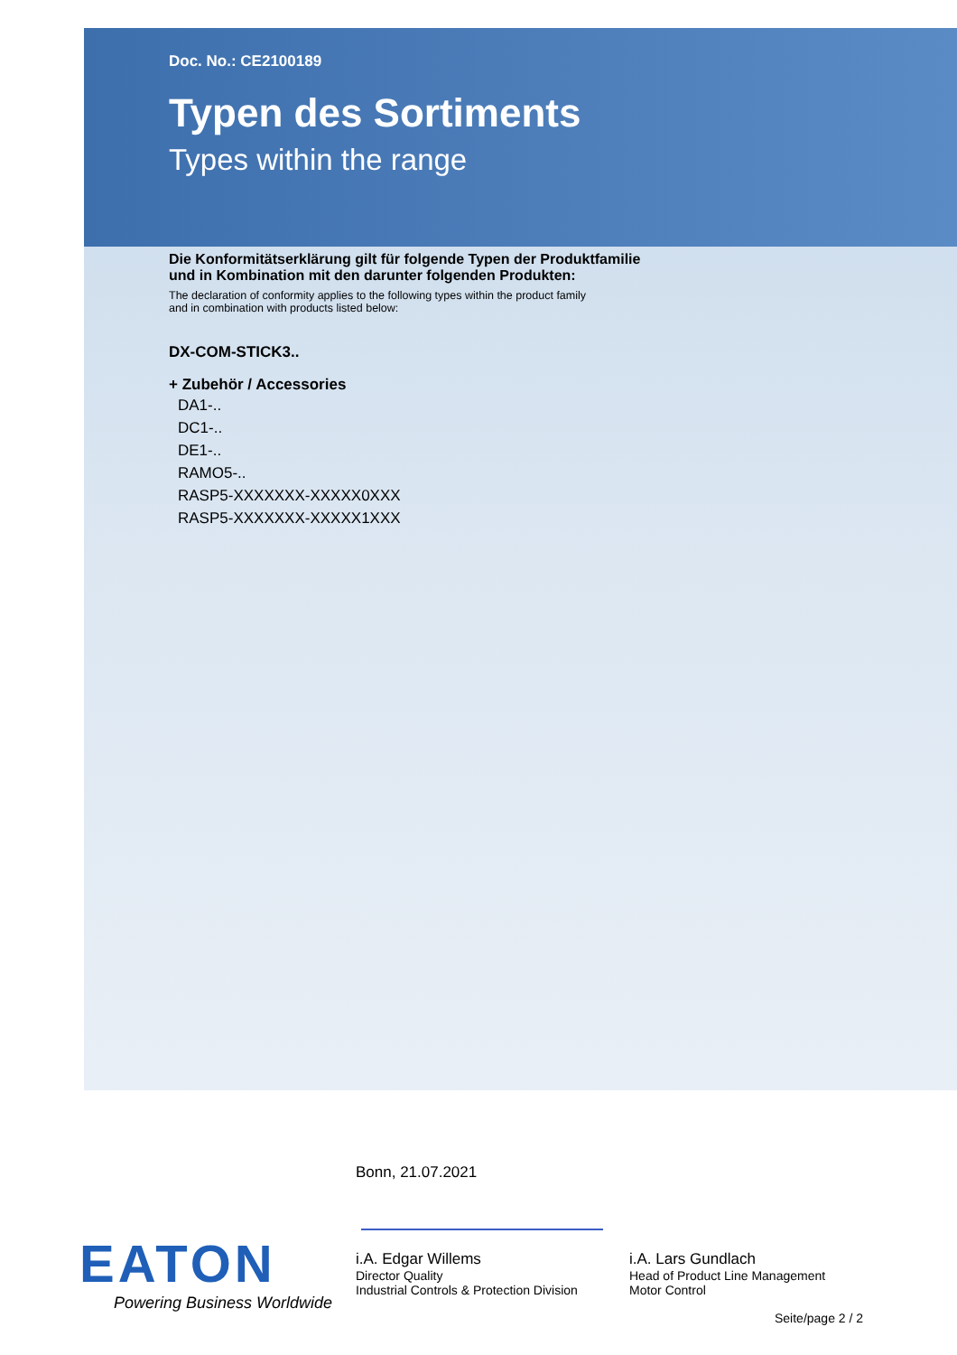Doc. No.: CE2100189
Typen des Sortiments
Types within the range
Die Konformitätserklärung gilt für folgende Typen der Produktfamilie
und in Kombination mit den darunter folgenden Produkten:
The declaration of conformity applies to the following types within the product family
and in combination with products listed below:
DX-COM-STICK3..
+ Zubehör / Accessories
DA1-..
DC1-..
DE1-..
RAMO5-..
RASP5-XXXXXXX-XXXXX0XXX
RASP5-XXXXXXX-XXXXX1XXX
Bonn, 21.07.2021
EATON
Powering Business Worldwide
i.A. Edgar Willems
Director Quality
Industrial Controls & Protection Division
i.A. Lars Gundlach
Head of Product Line Management
Motor Control
Seite/page 2 / 2